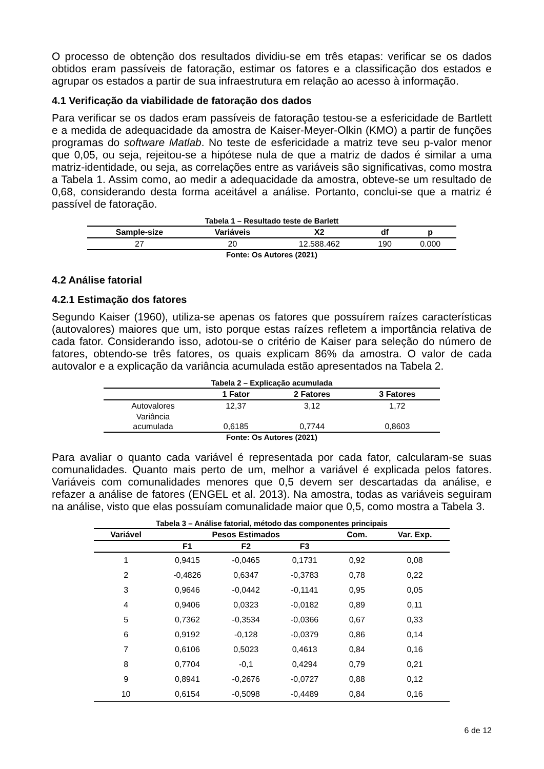O processo de obtenção dos resultados dividiu-se em três etapas: verificar se os dados obtidos eram passíveis de fatoração, estimar os fatores e a classificação dos estados e agrupar os estados a partir de sua infraestrutura em relação ao acesso à informação.
4.1 Verificação da viabilidade de fatoração dos dados
Para verificar se os dados eram passíveis de fatoração testou-se a esfericidade de Bartlett e a medida de adequacidade da amostra de Kaiser-Meyer-Olkin (KMO) a partir de funções programas do software Matlab. No teste de esfericidade a matriz teve seu p-valor menor que 0,05, ou seja, rejeitou-se a hipótese nula de que a matriz de dados é similar a uma matriz-identidade, ou seja, as correlações entre as variáveis são significativas, como mostra a Tabela 1. Assim como, ao medir a adequacidade da amostra, obteve-se um resultado de 0,68, considerando desta forma aceitável a análise. Portanto, conclui-se que a matriz é passível de fatoração.
Tabela 1 – Resultado teste de Barlett
| Sample-size | Variáveis | X2 | df | p |
| --- | --- | --- | --- | --- |
| 27 | 20 | 12.588.462 | 190 | 0.000 |
Fonte: Os Autores (2021)
4.2 Análise fatorial
4.2.1 Estimação dos fatores
Segundo Kaiser (1960), utiliza-se apenas os fatores que possuírem raízes características (autovalores) maiores que um, isto porque estas raízes refletem a importância relativa de cada fator. Considerando isso, adotou-se o critério de Kaiser para seleção do número de fatores, obtendo-se três fatores, os quais explicam 86% da amostra. O valor de cada autovalor e a explicação da variância acumulada estão apresentados na Tabela 2.
Tabela 2 – Explicação acumulada
| | 1 Fator | 2 Fatores | 3 Fatores |
| --- | --- | --- | --- |
| Autovalores | 12,37 | 3,12 | 1,72 |
| Variância acumulada | 0,6185 | 0,7744 | 0,8603 |
Fonte: Os Autores (2021)
Para avaliar o quanto cada variável é representada por cada fator, calcularam-se suas comunalidades. Quanto mais perto de um, melhor a variável é explicada pelos fatores. Variáveis com comunalidades menores que 0,5 devem ser descartadas da análise, e refazer a análise de fatores (ENGEL et al. 2013). Na amostra, todas as variáveis seguiram na análise, visto que elas possuíam comunalidade maior que 0,5, como mostra a Tabela 3.
Tabela 3 – Análise fatorial, método das componentes principais
| Variável | Pesos Estimados | | | Com. | Var. Exp. |
| --- | --- | --- | --- | --- | --- |
| | F1 | F2 | F3 | | |
| 1 | 0,9415 | -0,0465 | 0,1731 | 0,92 | 0,08 |
| 2 | -0,4826 | 0,6347 | -0,3783 | 0,78 | 0,22 |
| 3 | 0,9646 | -0,0442 | -0,1141 | 0,95 | 0,05 |
| 4 | 0,9406 | 0,0323 | -0,0182 | 0,89 | 0,11 |
| 5 | 0,7362 | -0,3534 | -0,0366 | 0,67 | 0,33 |
| 6 | 0,9192 | -0,128 | -0,0379 | 0,86 | 0,14 |
| 7 | 0,6106 | 0,5023 | 0,4613 | 0,84 | 0,16 |
| 8 | 0,7704 | -0,1 | 0,4294 | 0,79 | 0,21 |
| 9 | 0,8941 | -0,2676 | -0,0727 | 0,88 | 0,12 |
| 10 | 0,6154 | -0,5098 | -0,4489 | 0,84 | 0,16 |
6 de 12